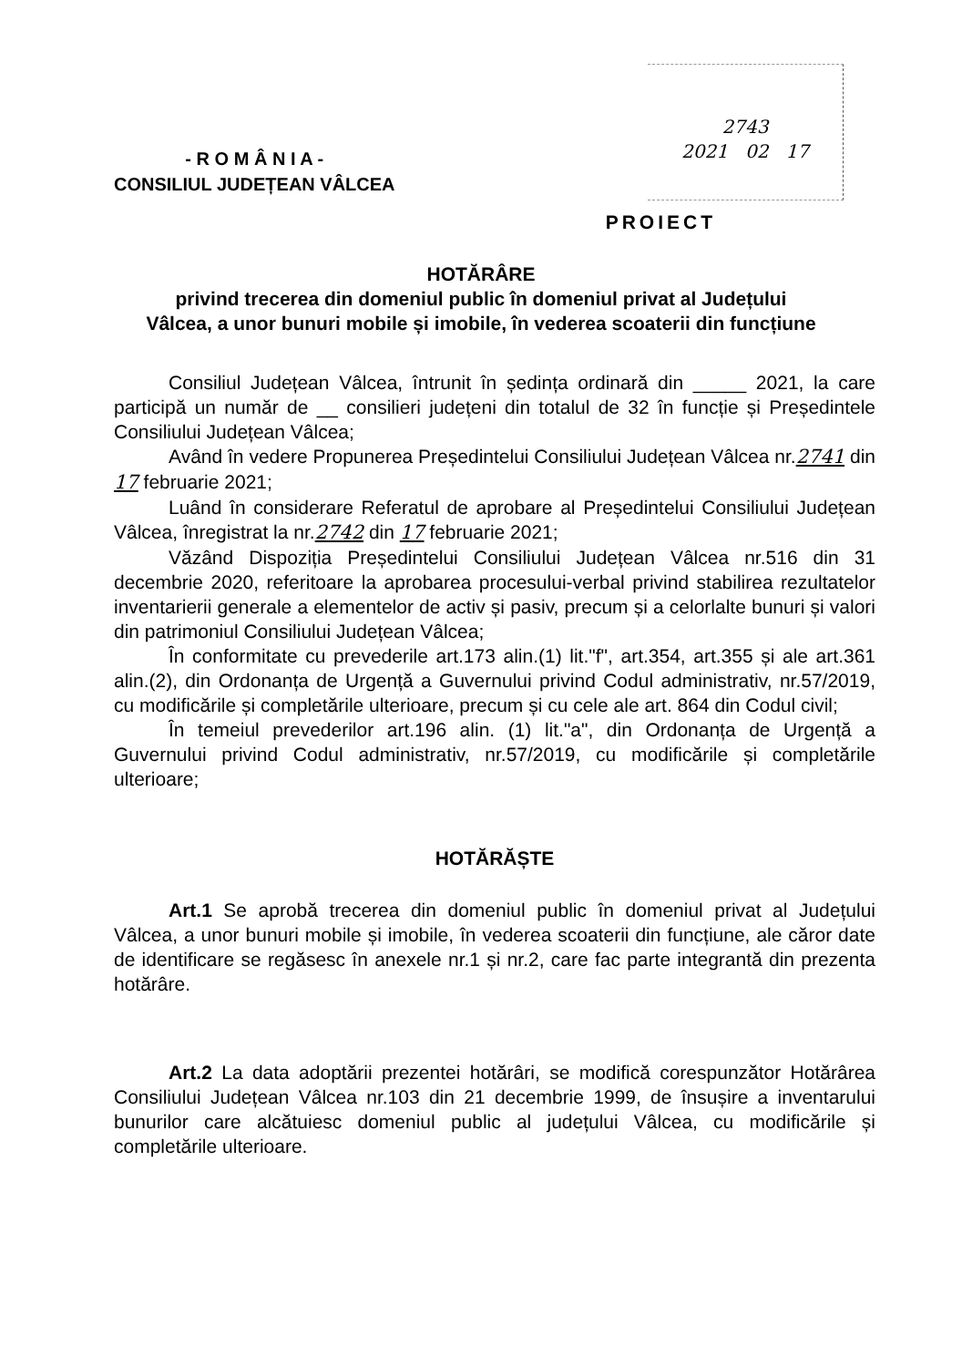- R O M Â N I A -
CONSILIUL JUDEȚEAN VÂLCEA
2743
2021 02 17
PROIECT
HOTĂRÂRE
privind trecerea din domeniul public în domeniul privat al Județului Vâlcea, a unor bunuri mobile și imobile, în vederea scoaterii din funcțiune
Consiliul Județean Vâlcea, întrunit în ședința ordinară din _____ 2021, la care participă un număr de __ consilieri județeni din totalul de 32 în funcție și Președintele Consiliului Județean Vâlcea;
Având în vedere Propunerea Președintelui Consiliului Județean Vâlcea nr.2741 din 17 februarie 2021;
Luând în considerare Referatul de aprobare al Președintelui Consiliului Județean Vâlcea, înregistrat la nr.2742 din 17 februarie 2021;
Văzând Dispoziția Președintelui Consiliului Județean Vâlcea nr.516 din 31 decembrie 2020, referitoare la aprobarea procesului-verbal privind stabilirea rezultatelor inventarierii generale a elementelor de activ și pasiv, precum și a celorlalte bunuri și valori din patrimoniul Consiliului Județean Vâlcea;
În conformitate cu prevederile art.173 alin.(1) lit."f", art.354, art.355 și ale art.361 alin.(2), din Ordonanța de Urgență a Guvernului privind Codul administrativ, nr.57/2019, cu modificările și completările ulterioare, precum și cu cele ale art. 864 din Codul civil;
În temeiul prevederilor art.196 alin. (1) lit."a", din Ordonanța de Urgență a Guvernului privind Codul administrativ, nr.57/2019, cu modificările și completările ulterioare;
HOTĂRĂȘTE
Art.1 Se aprobă trecerea din domeniul public în domeniul privat al Județului Vâlcea, a unor bunuri mobile și imobile, în vederea scoaterii din funcțiune, ale căror date de identificare se regăsesc în anexele nr.1 și nr.2, care fac parte integrantă din prezenta hotărâre.
Art.2 La data adoptării prezentei hotărâri, se modifică corespunzător Hotărârea Consiliului Județean Vâlcea nr.103 din 21 decembrie 1999, de însușire a inventarului bunurilor care alcătuiesc domeniul public al județului Vâlcea, cu modificările și completările ulterioare.